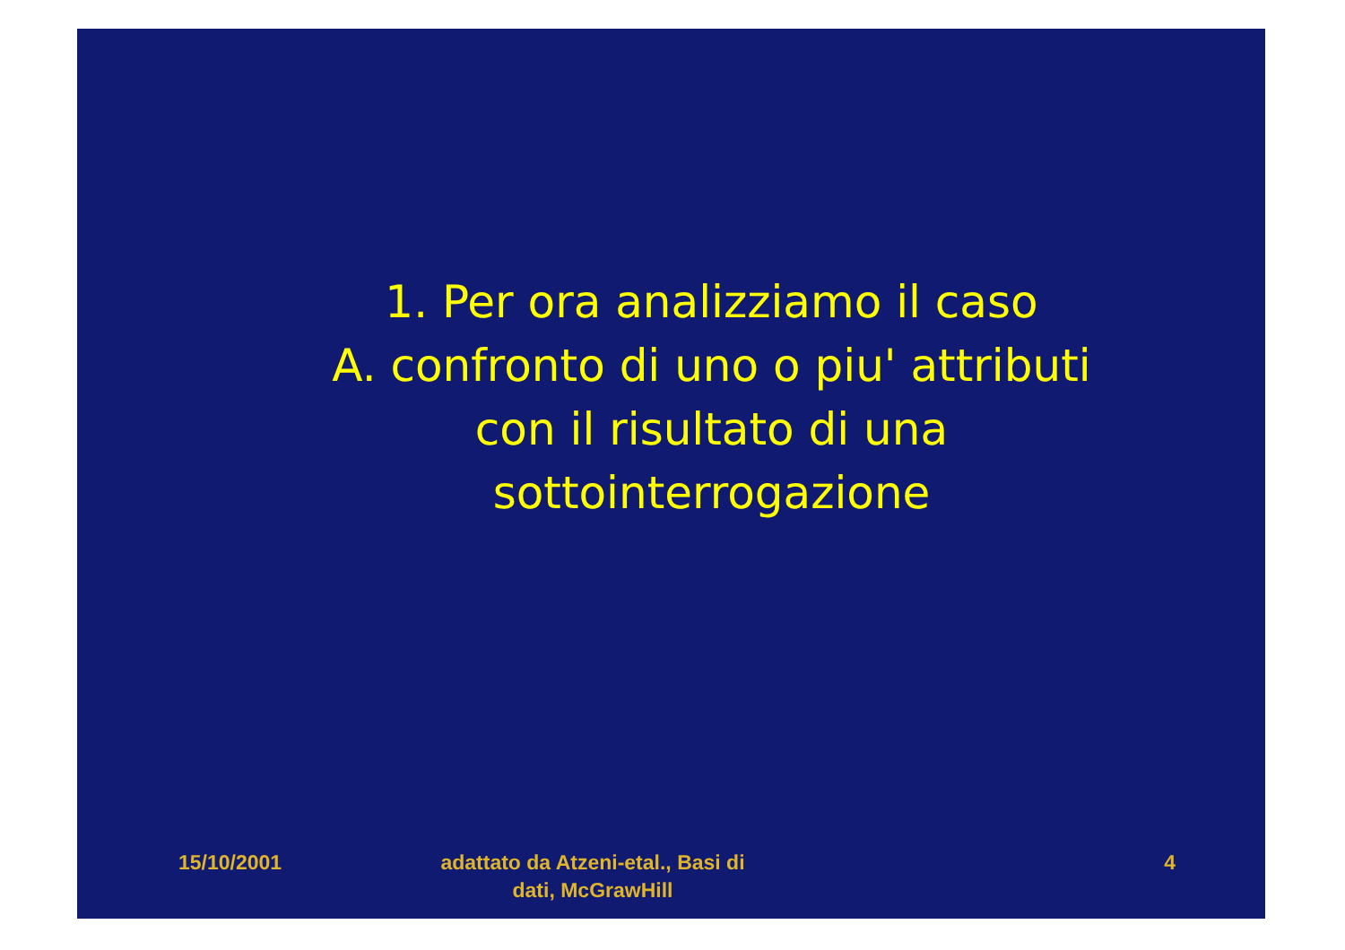1. Per ora analizziamo il caso
A. confronto di uno o piu' attributi
con il risultato di una
sottointerrogazione
15/10/2001 adattato da Atzeni-etal., Basi di dati, McGrawHill
4